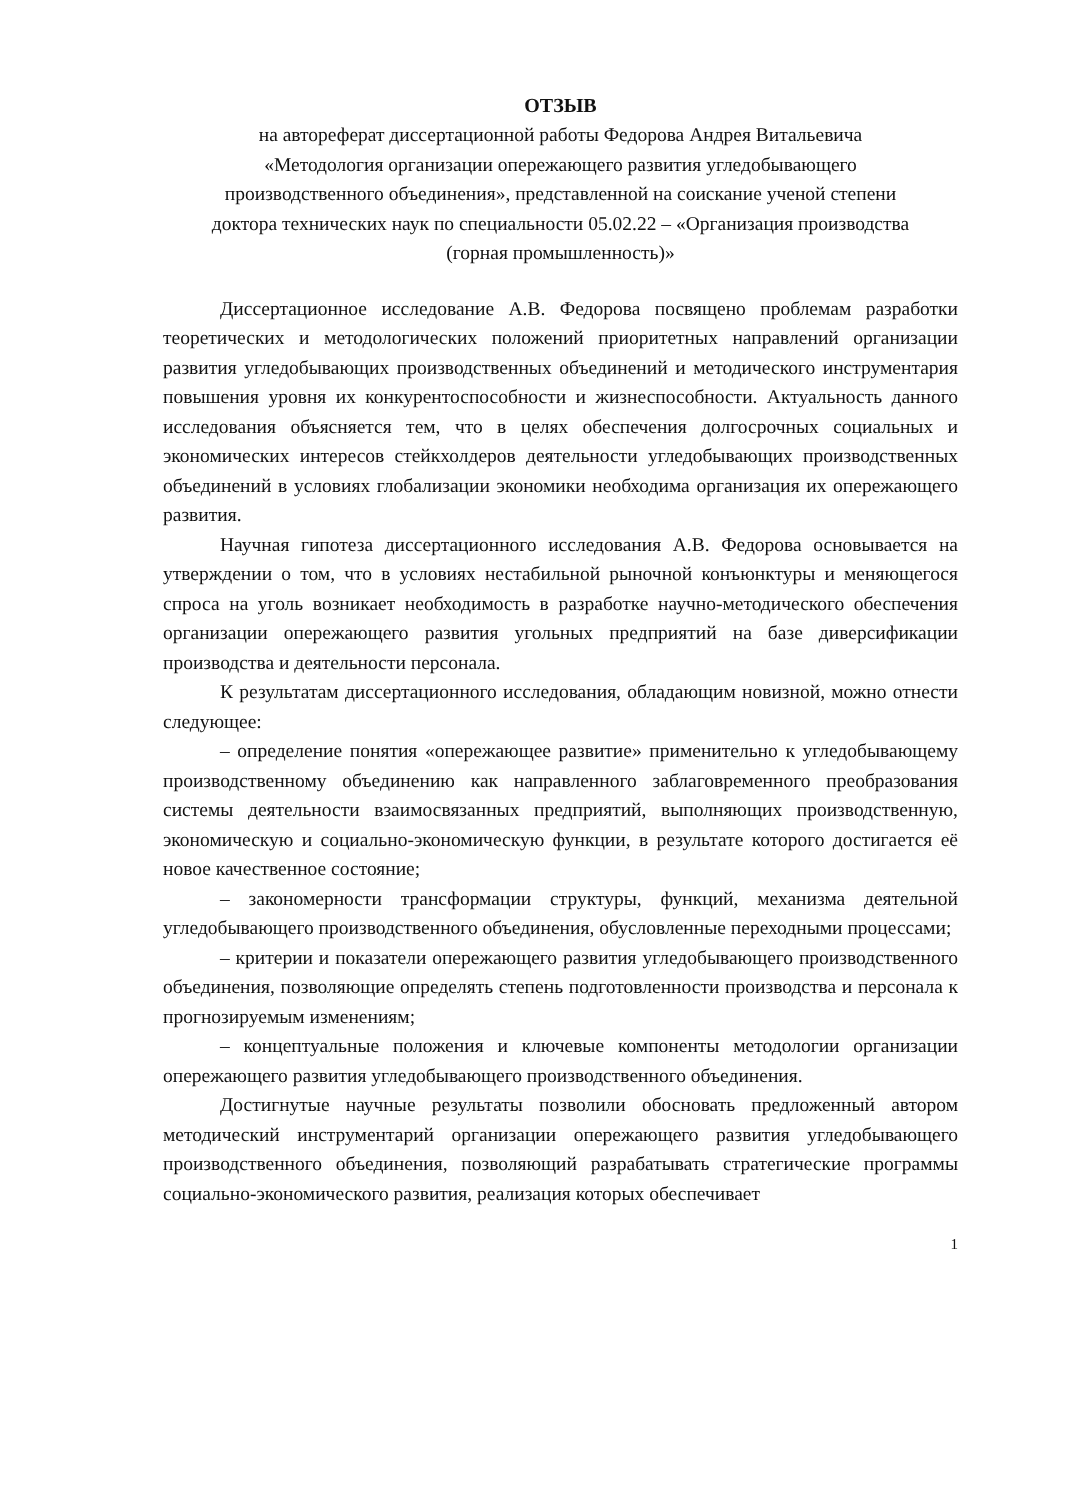ОТЗЫВ
на автореферат диссертационной работы Федорова Андрея Витальевича
«Методология организации опережающего развития угледобывающего
производственного объединения», представленной на соискание ученой степени
доктора технических наук по специальности 05.02.22 – «Организация производства
(горная промышленность)»
Диссертационное исследование А.В. Федорова посвящено проблемам разработки теоретических и методологических положений приоритетных направлений организации развития угледобывающих производственных объединений и методического инструментария повышения уровня их конкурентоспособности и жизнеспособности. Актуальность данного исследования объясняется тем, что в целях обеспечения долгосрочных социальных и экономических интересов стейкхолдеров деятельности угледобывающих производственных объединений в условиях глобализации экономики необходима организация их опережающего развития.
Научная гипотеза диссертационного исследования А.В. Федорова основывается на утверждении о том, что в условиях нестабильной рыночной конъюнктуры и меняющегося спроса на уголь возникает необходимость в разработке научно-методического обеспечения организации опережающего развития угольных предприятий на базе диверсификации производства и деятельности персонала.
К результатам диссертационного исследования, обладающим новизной, можно отнести следующее:
– определение понятия «опережающее развитие» применительно к угледобывающему производственному объединению как направленного заблаговременного преобразования системы деятельности взаимосвязанных предприятий, выполняющих производственную, экономическую и социально-экономическую функции, в результате которого достигается её новое качественное состояние;
– закономерности трансформации структуры, функций, механизма деятельной угледобывающего производственного объединения, обусловленные переходными процессами;
– критерии и показатели опережающего развития угледобывающего производственного объединения, позволяющие определять степень подготовленности производства и персонала к прогнозируемым изменениям;
– концептуальные положения и ключевые компоненты методологии организации опережающего развития угледобывающего производственного объединения.
Достигнутые научные результаты позволили обосновать предложенный автором методический инструментарий организации опережающего развития угледобывающего производственного объединения, позволяющий разрабатывать стратегические программы социально-экономического развития, реализация которых обеспечивает
1